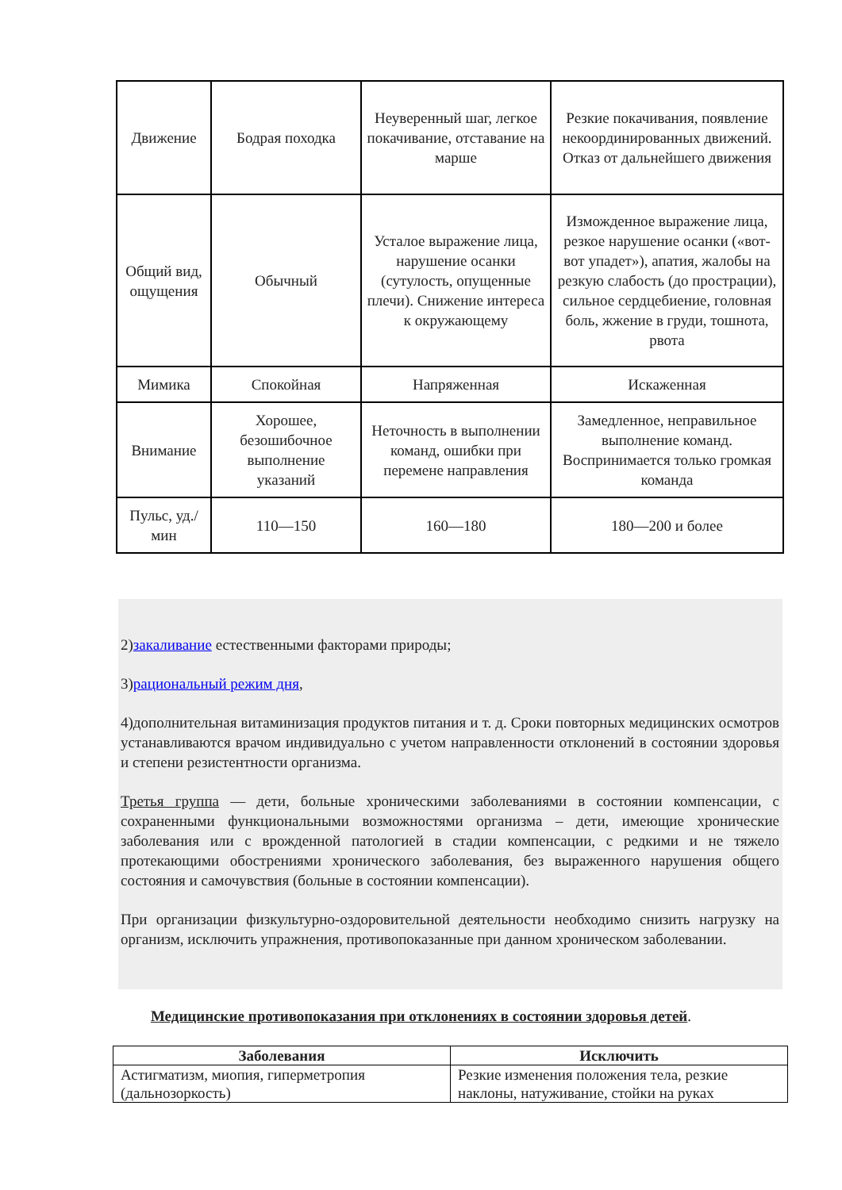| Движение | Бодрая походка | Неуверенный шаг, легкое покачивание, отставание на марше | Резкие покачивания, появление некоординированных движений. Отказ от дальнейшего движения |
| Общий вид, ощущения | Обычный | Усталое выражение лица, нарушение осанки (сутулость, опущенные плечи). Снижение интереса к окружающему | Изможденное выражение лица, резкое нарушение осанки («вот-вот упадет»), апатия, жалобы на резкую слабость (до прострации), сильное сердцебиение, головная боль, жжение в груди, тошнота, рвота |
| Мимика | Спокойная | Напряженная | Искаженная |
| Внимание | Хорошее, безошибочное выполнение указаний | Неточность в выполнении команд, ошибки при перемене направления | Замедленное, неправильное выполнение команд. Воспринимается только громкая команда |
| Пульс, уд./мин | 110—150 | 160—180 | 180—200 и более |
2)закаливание естественными факторами природы;
3)рациональный режим дня,
4)дополнительная витаминизация продуктов питания и т. д. Сроки повторных медицинских осмотров устанавливаются врачом индивидуально с учетом направленности отклонений в состоянии здоровья и степени резистентности организма.
Третья группа — дети, больные хроническими заболеваниями в состоянии компенсации, с сохраненными функциональными возможностями организма – дети, имеющие хронические заболевания или с врожденной патологией в стадии компенсации, с редкими и не тяжело протекающими обострениями хронического заболевания, без выраженного нарушения общего состояния и самочувствия (больные в состоянии компенсации).
При организации физкультурно-оздоровительной деятельности необходимо снизить нагрузку на организм, исключить упражнения, противопоказанные при данном хроническом заболевании.
Медицинские противопоказания при отклонениях в состоянии здоровья детей.
| Заболевания | Исключить |
| --- | --- |
| Астигматизм, миопия, гиперметропия (дальнозоркость) | Резкие изменения положения тела, резкие наклоны, натуживание, стойки на руках |